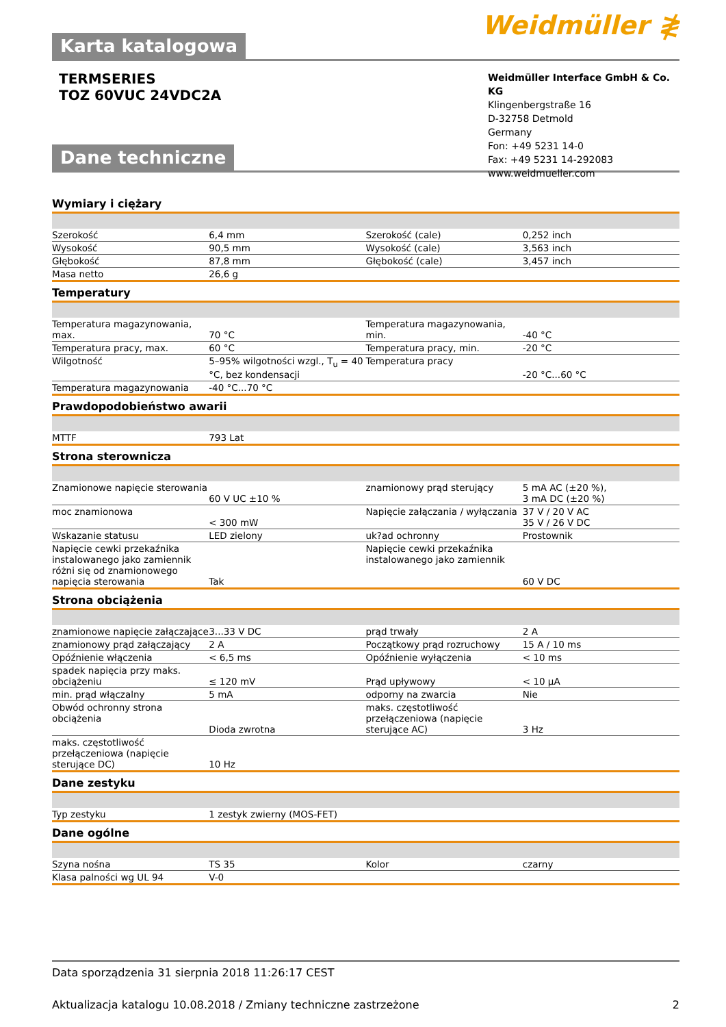Karta katalogowa
Weidmüller ≹
TERMSERIES
TOZ 60VUC 24VDC2A
Dane techniczne
Weidmüller Interface GmbH & Co. KG
Klingenbergstraße 16
D-32758 Detmold
Germany
Fon: +49 5231 14-0
Fax: +49 5231 14-292083
www.weidmueller.com
Wymiary i ciężary
| Szerokość | 6,4 mm | | Szerokość (cale) | 0,252 inch |
| Wysokość | 90,5 mm | | Wysokość (cale) | 3,563 inch |
| Głębokość | 87,8 mm | | Głębokość (cale) | 3,457 inch |
| Masa netto | 26,6 g | | | |
Temperatury
| Temperatura magazynowania, max. | 70 °C | | Temperatura magazynowania, min. | -40 °C |
| Temperatura pracy, max. | 60 °C | | Temperatura pracy, min. | -20 °C |
| Wilgotność | 5–95% wilgotności wzgl., T<sub>u</sub> = 40 °C, bez kondensacji | | Temperatura pracy | -20 °C...60 °C |
| Temperatura magazynowania | -40 °C...70 °C | | | |
Prawdopodobieństwo awarii
| MTTF | 793 Lat | | | |
Strona sterownicza
| Znamionowe napięcie sterowania | 60 V UC ±10 % | | znamionowy prąd sterujący | 5 mA AC (±20 %), 3 mA DC (±20 %) |
| moc znamionowa | < 300 mW | | Napięcie załączania / wyłączania | 37 V / 20 V AC 35 V / 26 V DC |
| Wskazanie statusu | LED zielony | | uk?ad ochronny | Prostownik |
| Napięcie cewki przekaźnika instalowanego jako zamiennik różni się od znamionowego napięcia sterowania | Tak | | Napięcie cewki przekaźnika instalowanego jako zamiennik | 60 V DC |
Strona obciążenia
| znamionowe napięcie załączające | 3...33 V DC | | prąd trwały | 2 A |
| znamionowy prąd załączający | 2 A | | Początkowy prąd rozruchowy | 15 A / 10 ms |
| Opóźnienie włączenia | < 6,5 ms | | Opóźnienie wyłączenia | < 10 ms |
| spadek napięcia przy maks. obciążeniu | ≤ 120 mV | | Prąd upływowy | < 10 µA |
| min. prąd włączalny | 5 mA | | odporny na zwarcia | Nie |
| Obwód ochronny strona obciążenia | Dioda zwrotna | | maks. częstotliwość przełączeniowa (napięcie sterujące AC) | 3 Hz |
| maks. częstotliwość przełączeniowa (napięcie sterujące DC) | 10 Hz | | | |
Dane zestyku
| Typ zestyku | 1 zestyk zwierny (MOS-FET) | | | |
Dane ogólne
| Szyna nośna | TS 35 | | Kolor | czarny |
| Klasa palności wg UL 94 | V-0 | | | |
Data sporządzenia 31 sierpnia 2018 11:26:17 CEST
Aktualizacja katalogu 10.08.2018 / Zmiany techniczne zastrzeżone 2